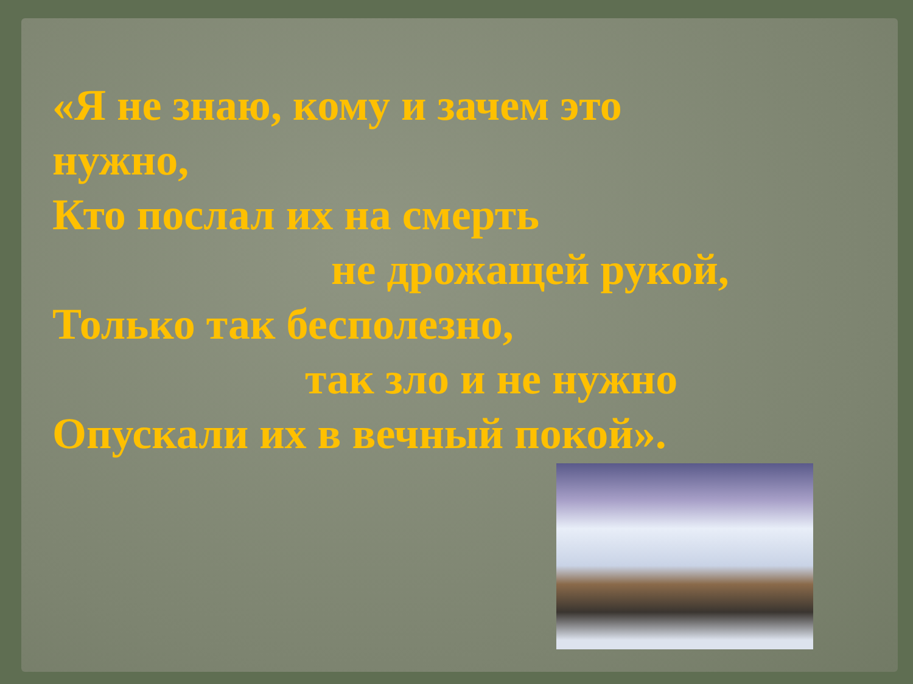«Я не знаю, кому и зачем это
нужно,
Кто послал их на смерть
не дрожащей рукой,
Только так бесполезно,
так зло и не нужно
Опускали их в вечный покой».